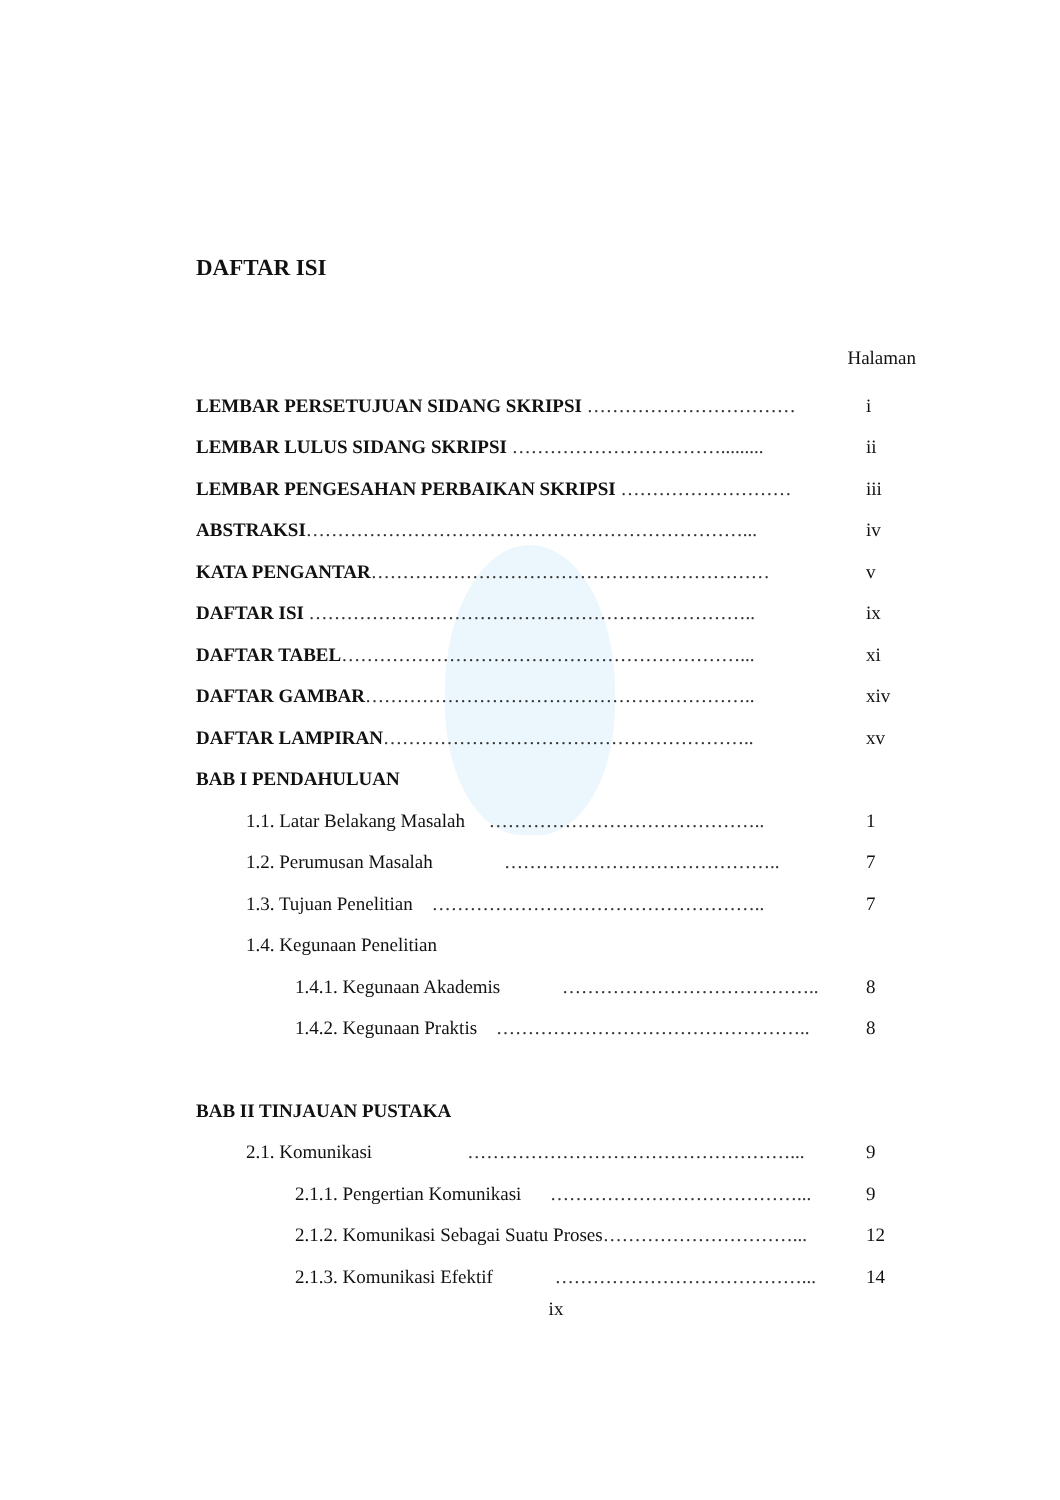DAFTAR ISI
Halaman
| LEMBAR PERSETUJUAN SIDANG SKRIPSI …………………………… | i |
| LEMBAR LULUS SIDANG SKRIPSI ……………………………......... | ii |
| LEMBAR PENGESAHAN PERBAIKAN SKRIPSI ……………………… | iii |
| ABSTRAKSI ……………………………………………………………... | iv |
| KATA PENGANTAR ……………………………………………………… | v |
| DAFTAR ISI …………………………………………………………….. | ix |
| DAFTAR TABEL ………………………………………………………... | xi |
| DAFTAR GAMBAR …………………………………………………….. | xiv |
| DAFTAR LAMPIRAN ………………………………………………….. | xv |
| BAB I PENDAHULUAN | |
| 1.1. Latar Belakang Masalah …………………………………….. | 1 |
| 1.2. Perumusan Masalah …………………………………….. | 7 |
| 1.3. Tujuan Penelitian …………………………………………….. | 7 |
| 1.4. Kegunaan Penelitian | |
| 1.4.1. Kegunaan Akademis ………………………………….. | 8 |
| 1.4.2. Kegunaan Praktis ………………………………………….. | 8 |
| BAB II TINJAUAN PUSTAKA | |
| 2.1. Komunikasi ……………………………………………... | 9 |
| 2.1.1. Pengertian Komunikasi …………………………………... | 9 |
| 2.1.2. Komunikasi Sebagai Suatu Proses …………………………... | 12 |
| 2.1.3. Komunikasi Efektif …………………………………... | 14 |
ix